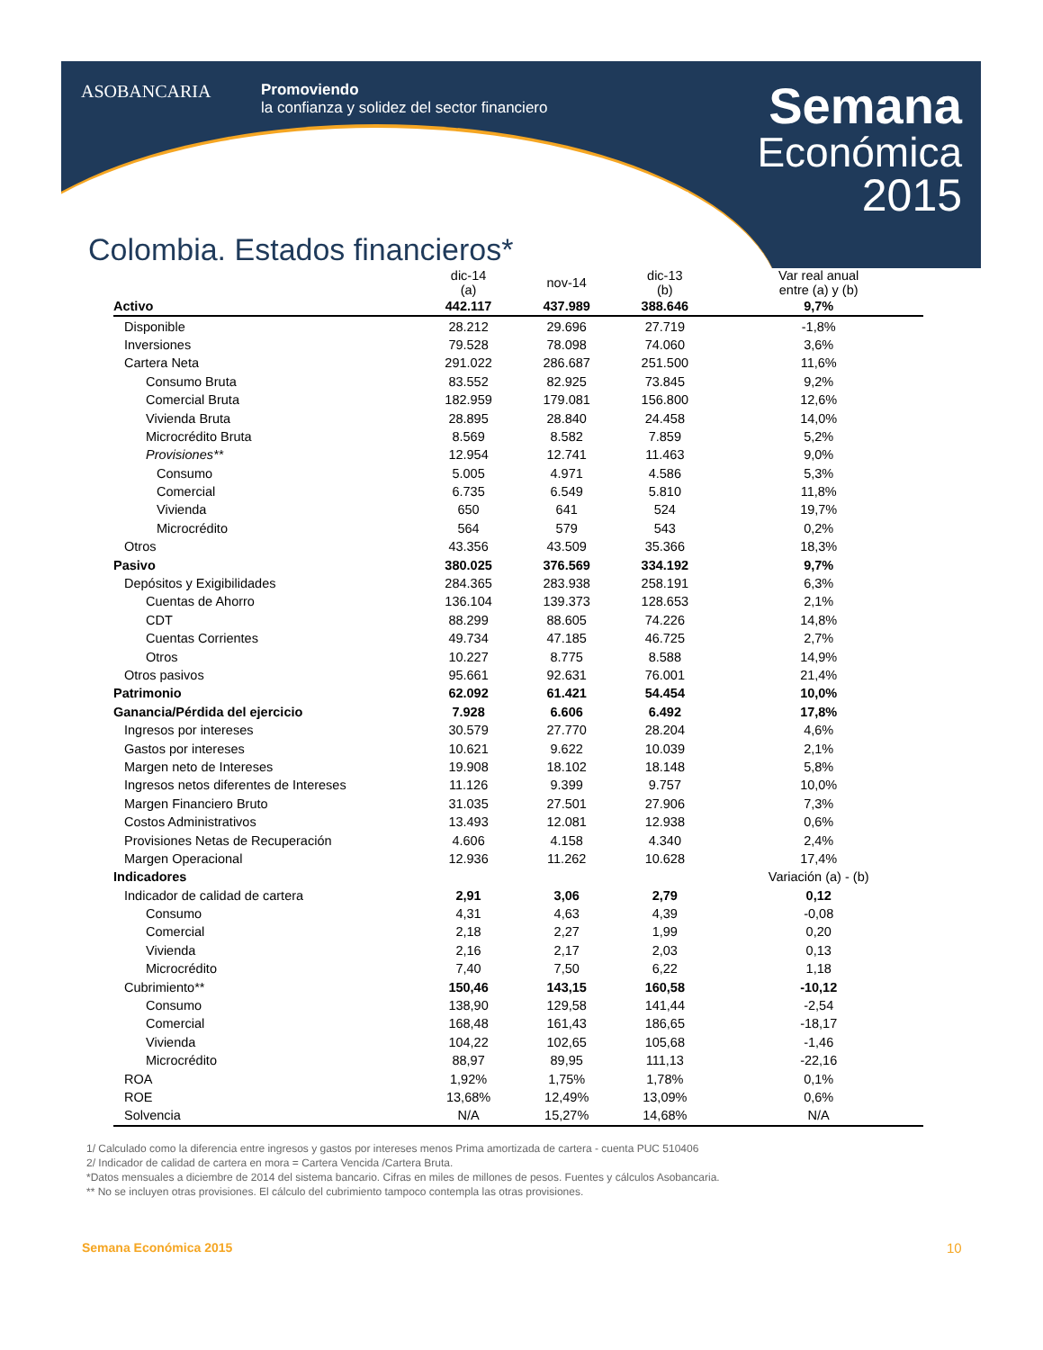ASOBANCARIA
Promoviendo
la confianza y solidez del sector financiero
Semana
Económica
2015
Colombia. Estados financieros*
| | dic-14 (a) | nov-14 | dic-13 (b) | Var real anual entre (a) y (b) |
| --- | --- | --- | --- | --- |
| Activo | 442.117 | 437.989 | 388.646 | 9,7% |
| Disponible | 28.212 | 29.696 | 27.719 | -1,8% |
| Inversiones | 79.528 | 78.098 | 74.060 | 3,6% |
| Cartera Neta | 291.022 | 286.687 | 251.500 | 11,6% |
| Consumo Bruta | 83.552 | 82.925 | 73.845 | 9,2% |
| Comercial Bruta | 182.959 | 179.081 | 156.800 | 12,6% |
| Vivienda Bruta | 28.895 | 28.840 | 24.458 | 14,0% |
| Microcrédito Bruta | 8.569 | 8.582 | 7.859 | 5,2% |
| Provisiones** | 12.954 | 12.741 | 11.463 | 9,0% |
| Consumo | 5.005 | 4.971 | 4.586 | 5,3% |
| Comercial | 6.735 | 6.549 | 5.810 | 11,8% |
| Vivienda | 650 | 641 | 524 | 19,7% |
| Microcrédito | 564 | 579 | 543 | 0,2% |
| Otros | 43.356 | 43.509 | 35.366 | 18,3% |
| Pasivo | 380.025 | 376.569 | 334.192 | 9,7% |
| Depósitos y Exigibilidades | 284.365 | 283.938 | 258.191 | 6,3% |
| Cuentas de Ahorro | 136.104 | 139.373 | 128.653 | 2,1% |
| CDT | 88.299 | 88.605 | 74.226 | 14,8% |
| Cuentas Corrientes | 49.734 | 47.185 | 46.725 | 2,7% |
| Otros | 10.227 | 8.775 | 8.588 | 14,9% |
| Otros pasivos | 95.661 | 92.631 | 76.001 | 21,4% |
| Patrimonio | 62.092 | 61.421 | 54.454 | 10,0% |
| Ganancia/Pérdida del ejercicio | 7.928 | 6.606 | 6.492 | 17,8% |
| Ingresos por intereses | 30.579 | 27.770 | 28.204 | 4,6% |
| Gastos por intereses | 10.621 | 9.622 | 10.039 | 2,1% |
| Margen neto de Intereses | 19.908 | 18.102 | 18.148 | 5,8% |
| Ingresos netos diferentes de Intereses | 11.126 | 9.399 | 9.757 | 10,0% |
| Margen Financiero Bruto | 31.035 | 27.501 | 27.906 | 7,3% |
| Costos Administrativos | 13.493 | 12.081 | 12.938 | 0,6% |
| Provisiones Netas de Recuperación | 4.606 | 4.158 | 4.340 | 2,4% |
| Margen Operacional | 12.936 | 11.262 | 10.628 | 17,4% |
| Indicadores | | | | Variación (a) - (b) |
| Indicador de calidad de cartera | 2,91 | 3,06 | 2,79 | 0,12 |
| Consumo | 4,31 | 4,63 | 4,39 | -0,08 |
| Comercial | 2,18 | 2,27 | 1,99 | 0,20 |
| Vivienda | 2,16 | 2,17 | 2,03 | 0,13 |
| Microcrédito | 7,40 | 7,50 | 6,22 | 1,18 |
| Cubrimiento** | 150,46 | 143,15 | 160,58 | -10,12 |
| Consumo | 138,90 | 129,58 | 141,44 | -2,54 |
| Comercial | 168,48 | 161,43 | 186,65 | -18,17 |
| Vivienda | 104,22 | 102,65 | 105,68 | -1,46 |
| Microcrédito | 88,97 | 89,95 | 111,13 | -22,16 |
| ROA | 1,92% | 1,75% | 1,78% | 0,1% |
| ROE | 13,68% | 12,49% | 13,09% | 0,6% |
| Solvencia | N/A | 15,27% | 14,68% | N/A |
1/ Calculado como la diferencia entre ingresos y gastos por intereses menos Prima amortizada de cartera - cuenta PUC 510406
2/ Indicador de calidad de cartera en mora = Cartera Vencida /Cartera Bruta.
*Datos mensuales a diciembre de 2014 del sistema bancario. Cifras en miles de millones de pesos. Fuentes y cálculos Asobancaria.
** No se incluyen otras provisiones. El cálculo del cubrimiento tampoco contempla las otras provisiones.
Semana Económica 2015 10